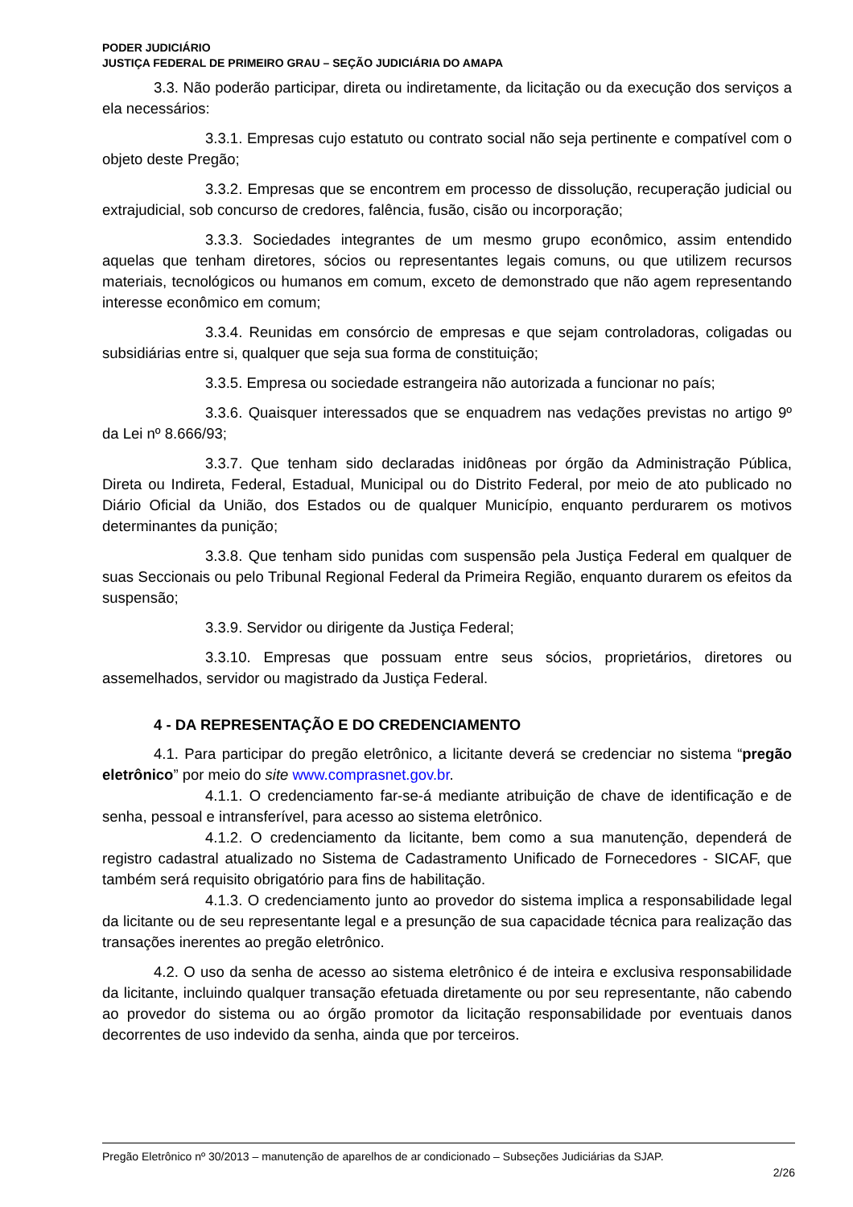PODER JUDICIÁRIO
JUSTIÇA FEDERAL DE PRIMEIRO GRAU – SEÇÃO JUDICIÁRIA DO AMAPA
3.3. Não poderão participar, direta ou indiretamente, da licitação ou da execução dos serviços a ela necessários:
3.3.1. Empresas cujo estatuto ou contrato social não seja pertinente e compatível com o objeto deste Pregão;
3.3.2. Empresas que se encontrem em processo de dissolução, recuperação judicial ou extrajudicial, sob concurso de credores, falência, fusão, cisão ou incorporação;
3.3.3. Sociedades integrantes de um mesmo grupo econômico, assim entendido aquelas que tenham diretores, sócios ou representantes legais comuns, ou que utilizem recursos materiais, tecnológicos ou humanos em comum, exceto de demonstrado que não agem representando interesse econômico em comum;
3.3.4. Reunidas em consórcio de empresas e que sejam controladoras, coligadas ou subsidiárias entre si, qualquer que seja sua forma de constituição;
3.3.5. Empresa ou sociedade estrangeira não autorizada a funcionar no país;
3.3.6. Quaisquer interessados que se enquadrem nas vedações previstas no artigo 9º da Lei nº 8.666/93;
3.3.7. Que tenham sido declaradas inidôneas por órgão da Administração Pública, Direta ou Indireta, Federal, Estadual, Municipal ou do Distrito Federal, por meio de ato publicado no Diário Oficial da União, dos Estados ou de qualquer Município, enquanto perdurarem os motivos determinantes da punição;
3.3.8. Que tenham sido punidas com suspensão pela Justiça Federal em qualquer de suas Seccionais ou pelo Tribunal Regional Federal da Primeira Região, enquanto durarem os efeitos da suspensão;
3.3.9. Servidor ou dirigente da Justiça Federal;
3.3.10. Empresas que possuam entre seus sócios, proprietários, diretores ou assemelhados, servidor ou magistrado da Justiça Federal.
4 - DA REPRESENTAÇÃO E DO CREDENCIAMENTO
4.1. Para participar do pregão eletrônico, a licitante deverá se credenciar no sistema “pregão eletrônico” por meio do site www.comprasnet.gov.br.
4.1.1. O credenciamento far-se-á mediante atribuição de chave de identificação e de senha, pessoal e intransferível, para acesso ao sistema eletrônico.
4.1.2. O credenciamento da licitante, bem como a sua manutenção, dependerá de registro cadastral atualizado no Sistema de Cadastramento Unificado de Fornecedores - SICAF, que também será requisito obrigatório para fins de habilitação.
4.1.3. O credenciamento junto ao provedor do sistema implica a responsabilidade legal da licitante ou de seu representante legal e a presunção de sua capacidade técnica para realização das transações inerentes ao pregão eletrônico.
4.2. O uso da senha de acesso ao sistema eletrônico é de inteira e exclusiva responsabilidade da licitante, incluindo qualquer transação efetuada diretamente ou por seu representante, não cabendo ao provedor do sistema ou ao órgão promotor da licitação responsabilidade por eventuais danos decorrentes de uso indevido da senha, ainda que por terceiros.
Pregão Eletrônico nº 30/2013 – manutenção de aparelhos de ar condicionado – Subseções Judiciárias da SJAP.
2/26